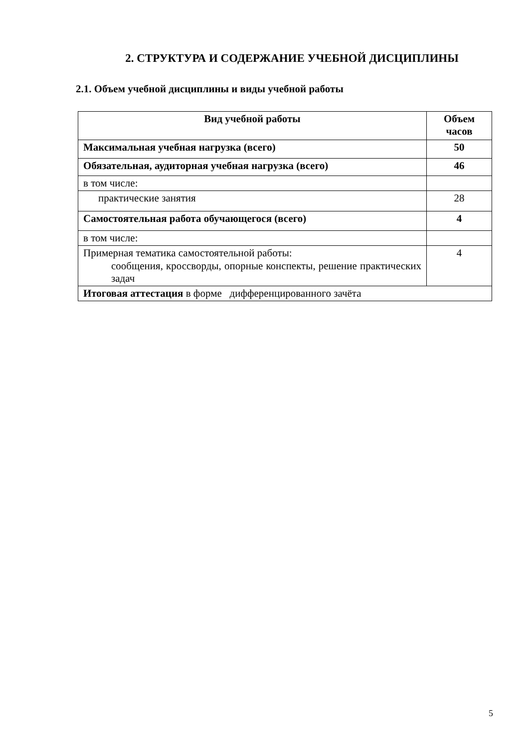2. СТРУКТУРА И СОДЕРЖАНИЕ УЧЕБНОЙ ДИСЦИПЛИНЫ
2.1. Объем учебной дисциплины и виды учебной работы
| Вид учебной работы | Объем часов |
| --- | --- |
| Максимальная учебная нагрузка (всего) | 50 |
| Обязательная, аудиторная учебная нагрузка (всего) | 46 |
| в том числе: | |
| практические занятия | 28 |
| Самостоятельная работа обучающегося (всего) | 4 |
| в том числе: | |
| Примерная тематика самостоятельной работы: сообщения, кроссворды, опорные конспекты, решение практических задач | 4 |
| Итоговая аттестация в форме дифференцированного зачёта | |
5